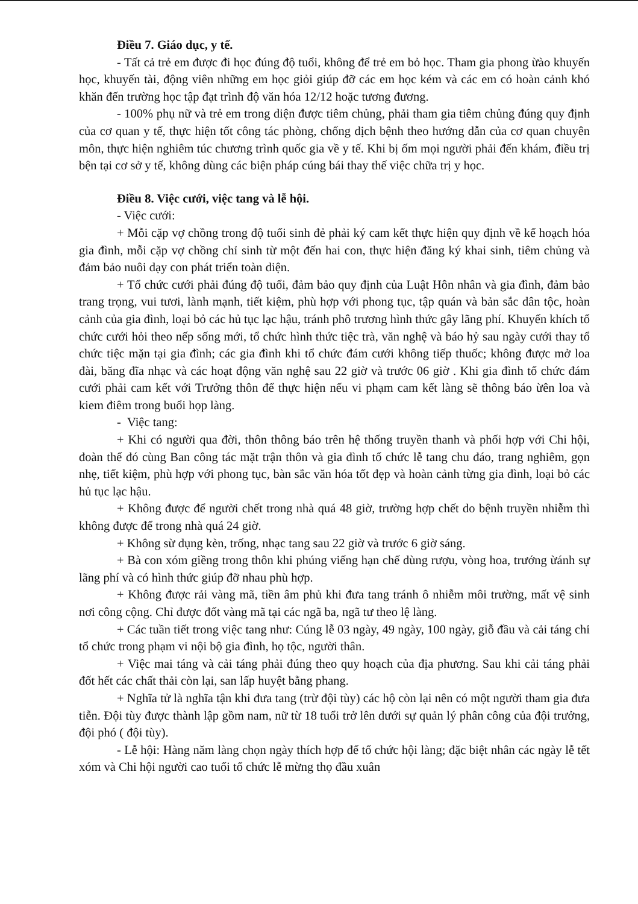Điều 7. Giáo dục, y tế.
- Tất cả trẻ em được đi học đúng độ tuổi, không để trẻ em bỏ học. Tham gia phong ừào khuyến học, khuyến tài, động viên những em học giỏi giúp đỡ các em học kém và các em có hoàn cảnh khó khăn đến trường học tập đạt trình độ văn hóa 12/12 hoặc tương đương.
- 100% phụ nữ và trẻ em trong diện được tiêm chủng, phải tham gia tiêm chủng đúng quy định của cơ quan y tế, thực hiện tốt công tác phòng, chống dịch bệnh theo hướng dẫn của cơ quan chuyên môn, thực hiện nghiêm túc chương trình quốc gia về y tế. Khi bị ốm mọi người phải đến khám, điều trị bện tại cơ sở y tế, không dùng các biện pháp cúng bái thay thế việc chữa trị y học.
Điều 8. Việc cưới, việc tang và lễ hội.
- Việc cưới:
+ Mỗi cặp vợ chồng trong độ tuổi sinh đẻ phải ký cam kết thực hiện quy định về kế hoạch hóa gia đình, mỗi cặp vợ chồng chỉ sinh từ một đến hai con, thực hiện đăng ký khai sinh, tiêm chủng và đảm bảo nuôi dạy con phát triển toàn diện.
+ Tổ chức cưới phải đúng độ tuổi, đảm bảo quy định của Luật Hôn nhân và gia đình, đảm bảo trang trọng, vui tươi, lành mạnh, tiết kiệm, phù hợp với phong tục, tập quán và bản sắc dân tộc, hoàn cảnh của gia đình, loại bỏ các hủ tục lạc hậu, tránh phô trương hình thức gây lãng phí. Khuyến khích tổ chức cưới hỏi theo nếp sống mới, tổ chức hình thức tiệc trà, văn nghệ và báo hỷ sau ngày cưới thay tổ chức tiệc mặn tại gia đình; các gia đình khi tổ chức đám cưới không tiếp thuốc; không được mở loa đài, băng đĩa nhạc và các hoạt động văn nghệ sau 22 giờ và trước 06 giờ . Khi gia đình tổ chức đám cưới phải cam kết với Trưởng thôn để thực hiện nếu vi phạm cam kết làng sẽ thông báo ừên loa và kiem điêm trong buổi họp làng.
- Việc tang:
+ Khi có người qua đời, thôn thông báo trên hệ thống truyền thanh và phối hợp với Chi hội, đoàn thể đó cùng Ban công tác mặt trận thôn và gia đình tổ chức lễ tang chu đáo, trang nghiêm, gọn nhẹ, tiết kiệm, phù hợp với phong tục, bàn sắc văn hóa tốt đẹp và hoàn cảnh từng gia đình, loại bỏ các hủ tục lạc hậu.
+ Không được để người chết trong nhà quá 48 giờ, trường hợp chết do bệnh truyền nhiễm thì không được để trong nhà quá 24 giờ.
+ Không sừ dụng kèn, trống, nhạc tang sau 22 giờ và trước 6 giờ sáng.
+ Bà con xóm giềng trong thôn khi phúng viếng hạn chế dùng rượu, vòng hoa, trướng ừánh sự lãng phí và có hình thức giúp đỡ nhau phù hợp.
+ Không được rải vàng mã, tiền âm phủ khi đưa tang tránh ô nhiễm môi trường, mất vệ sinh nơi công cộng. Chỉ được đốt vàng mã tại các ngã ba, ngã tư theo lệ làng.
+ Các tuần tiết trong việc tang như: Cúng lễ 03 ngày, 49 ngày, 100 ngày, giỗ đầu và cải táng chỉ tổ chức trong phạm vi nội bộ gia đình, họ tộc, người thân.
+ Việc mai táng và cải táng phải đúng theo quy hoạch của địa phương. Sau khi cải táng phải đốt hết các chất thải còn lại, san lấp huyệt bằng phang.
+ Nghĩa tử là nghĩa tận khi đưa tang (trừ đội tùy) các hộ còn lại nên có một người tham gia đưa tiễn. Đội tùy được thành lập gồm nam, nữ từ 18 tuổi trở lên dưới sự quản lý phân công của đội trưởng, đội phó ( đội tùy).
- Lễ hội: Hàng năm làng chọn ngày thích hợp để tổ chức hội làng; đặc biệt nhân các ngày lễ tết xóm và Chi hội người cao tuổi tổ chức lễ mừng thọ đầu xuân